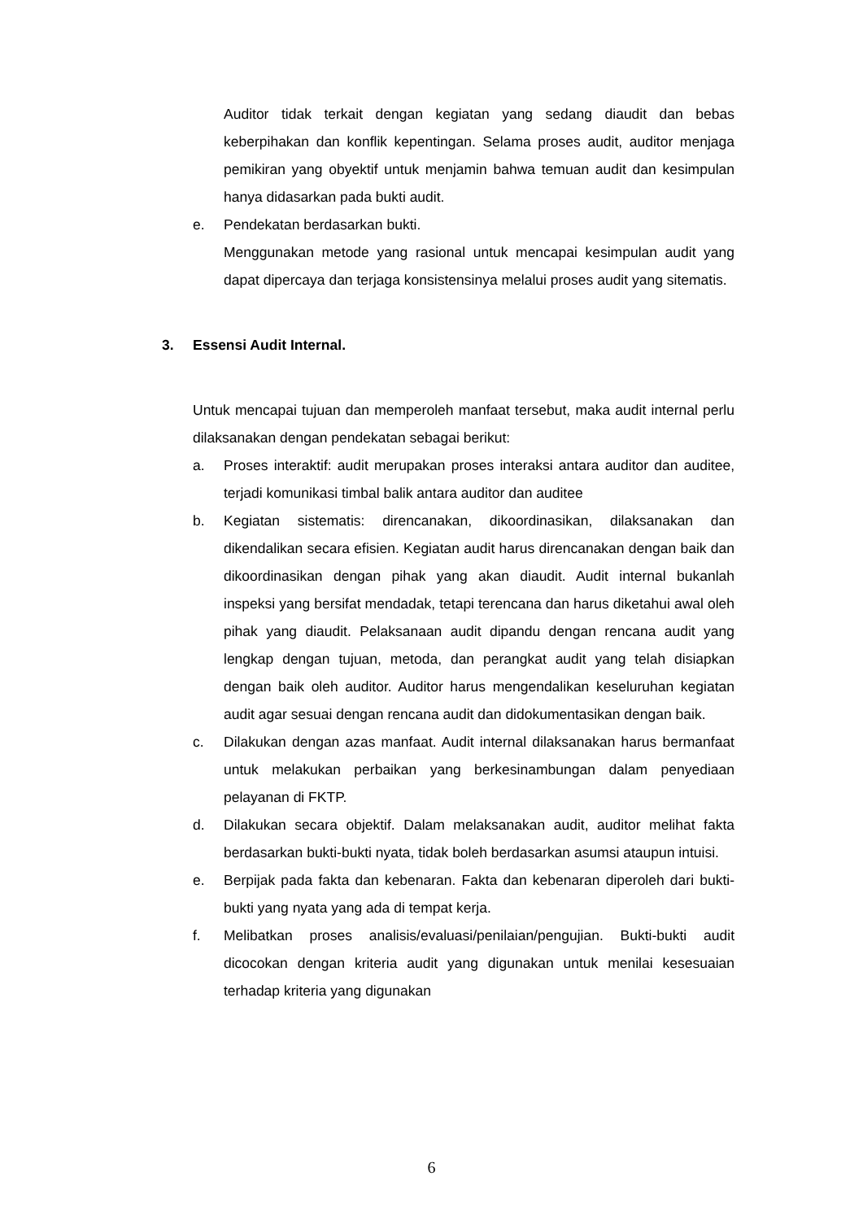Auditor tidak terkait dengan kegiatan yang sedang diaudit dan bebas keberpihakan dan konflik kepentingan. Selama proses audit, auditor menjaga pemikiran yang obyektif untuk menjamin bahwa temuan audit dan kesimpulan hanya didasarkan pada bukti audit.
e. Pendekatan berdasarkan bukti.
Menggunakan metode yang rasional untuk mencapai kesimpulan audit yang dapat dipercaya dan terjaga konsistensinya melalui proses audit yang sitematis.
3. Essensi Audit Internal.
Untuk mencapai tujuan dan memperoleh manfaat tersebut, maka audit internal perlu dilaksanakan dengan pendekatan sebagai berikut:
a. Proses interaktif: audit merupakan proses interaksi antara auditor dan auditee, terjadi komunikasi timbal balik antara auditor dan auditee
b. Kegiatan sistematis: direncanakan, dikoordinasikan, dilaksanakan dan dikendalikan secara efisien. Kegiatan audit harus direncanakan dengan baik dan dikoordinasikan dengan pihak yang akan diaudit. Audit internal bukanlah inspeksi yang bersifat mendadak, tetapi terencana dan harus diketahui awal oleh pihak yang diaudit. Pelaksanaan audit dipandu dengan rencana audit yang lengkap dengan tujuan, metoda, dan perangkat audit yang telah disiapkan dengan baik oleh auditor. Auditor harus mengendalikan keseluruhan kegiatan audit agar sesuai dengan rencana audit dan didokumentasikan dengan baik.
c. Dilakukan dengan azas manfaat. Audit internal dilaksanakan harus bermanfaat untuk melakukan perbaikan yang berkesinambungan dalam penyediaan pelayanan di FKTP.
d. Dilakukan secara objektif. Dalam melaksanakan audit, auditor melihat fakta berdasarkan bukti-bukti nyata, tidak boleh berdasarkan asumsi ataupun intuisi.
e. Berpijak pada fakta dan kebenaran. Fakta dan kebenaran diperoleh dari bukti-bukti yang nyata yang ada di tempat kerja.
f. Melibatkan proses analisis/evaluasi/penilaian/pengujian. Bukti-bukti audit dicocokan dengan kriteria audit yang digunakan untuk menilai kesesuaian terhadap kriteria yang digunakan
6